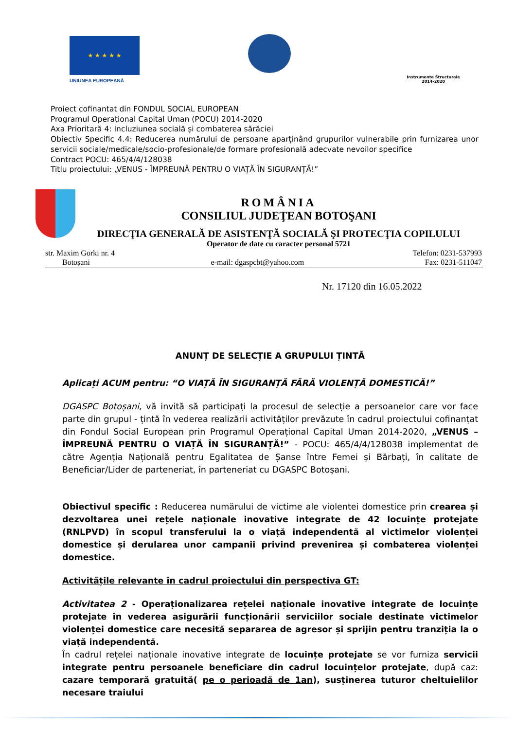★ ★ ★ ★ ★
UNIUNEA EUROPEANĂ
Instrumente Structurale
2014-2020
Proiect cofinantat din FONDUL SOCIAL EUROPEAN
Programul Operaţional Capital Uman (POCU) 2014-2020
Axa Prioritară 4: Incluziunea socială și combaterea sărăciei
Obiectiv Specific 4.4: Reducerea numărului de persoane aparținând grupurilor vulnerabile prin furnizarea unor servicii sociale/medicale/socio-profesionale/de formare profesională adecvate nevoilor specifice
Contract POCU: 465/4/4/128038
Titlu proiectului: „VENUS - ÎMPREUNĂ PENTRU O VIAȚĂ ÎN SIGURANȚĂ!”
ROMÂNIA
CONSILIUL JUDEŢEAN BOTOŞANI
DIRECŢIA GENERALĂ DE ASISTENŢĂ SOCIALĂ ŞI PROTECŢIA COPILULUI
Operator de date cu caracter personal 5721
str. Maxim Gorki nr. 4 Telefon: 0231-537993
Botoșani e-mail: dgaspcbt@yahoo.com Fax: 0231-511047
Nr. 17120 din 16.05.2022
ANUNȚ DE SELECȚIE A GRUPULUI ȚINTĂ
Aplicați ACUM pentru: “O VIAȚĂ ÎN SIGURANȚĂ FĂRĂ VIOLENȚĂ DOMESTICĂ!”
DGASPC Botoșani, vă invită să participați la procesul de selecție a persoanelor care vor face parte din grupul - țintă în vederea realizării activităților prevăzute în cadrul proiectului cofinanțat din Fondul Social European prin Programul Operațional Capital Uman 2014-2020, „VENUS – ÎMPREUNĂ PENTRU O VIAȚĂ ÎN SIGURANȚĂ!” - POCU: 465/4/4/128038 implementat de către Agenția Națională pentru Egalitatea de Șanse între Femei și Bărbați, în calitate de Beneficiar/Lider de parteneriat, în parteneriat cu DGASPC Botoșani.
Obiectivul specific : Reducerea numărului de victime ale violentei domestice prin crearea și dezvoltarea unei rețele naționale inovative integrate de 42 locuințe protejate (RNLPVD) în scopul transferului la o viață independentă al victimelor violenței domestice și derularea unor campanii privind prevenirea și combaterea violenței domestice.
Activitățile relevante în cadrul proiectului din perspectiva GT:
Activitatea 2 - Operaționalizarea rețelei naționale inovative integrate de locuințe protejate în vederea asigurării funcționării serviciilor sociale destinate victimelor violenței domestice care necesită separarea de agresor și sprijin pentru tranziția la o viață independentă.
În cadrul rețelei naționale inovative integrate de locuințe protejate se vor furniza servicii integrate pentru persoanele beneficiare din cadrul locuințelor protejate, după caz: cazare temporară gratuită( pe o perioadă de 1an), susținerea tuturor cheltuielilor necesare traiului